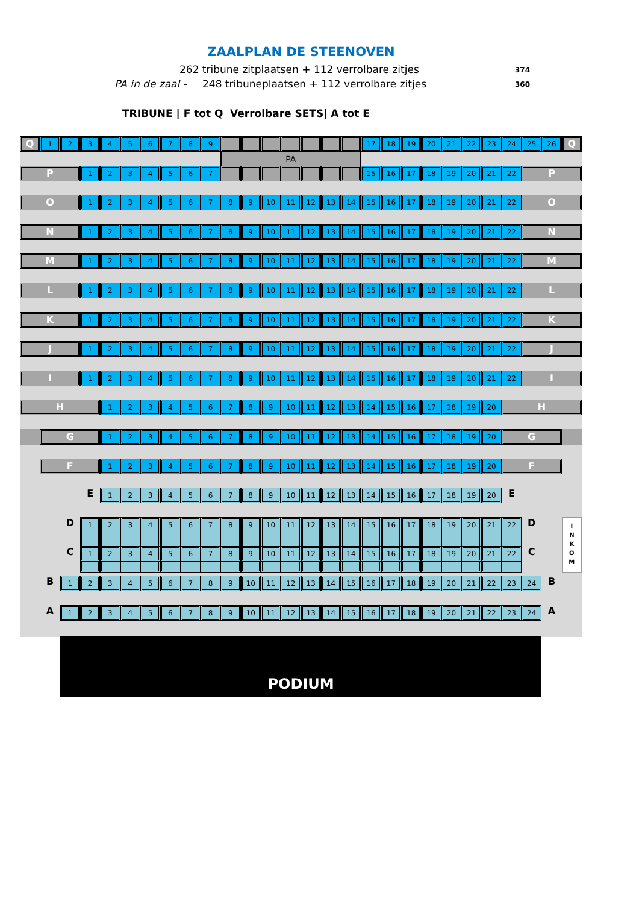ZAALPLAN DE STEENOVEN
262 tribune zitplaatsen + 112 verrolbare zitjes 374
PA in de zaal - 248 tribuneplaatsen + 112 verrolbare zitjes 360
TRIBUNE | F tot Q Verrolbare SETS| A tot E
Q
1
2
3
4
5
6
7
8
9
17
18
19
20
21
22
23
24
25
26
Q
PA
P
1
2
3
4
5
6
7
15
16
17
18
19
20
21
22
P
O
1
2
3
4
5
6
7
8
9
10
11
12
13
14
15
16
17
18
19
20
21
22
O
N
1
2
3
4
5
6
7
8
9
10
11
12
13
14
15
16
17
18
19
20
21
22
N
M
1
2
3
4
5
6
7
8
9
10
11
12
13
14
15
16
17
18
19
20
21
22
M
L
1
2
3
4
5
6
7
8
9
10
11
12
13
14
15
16
17
18
19
20
21
22
L
K
1
2
3
4
5
6
7
8
9
10
11
12
13
14
15
16
17
18
19
20
21
22
K
J
1
2
3
4
5
6
7
8
9
10
11
12
13
14
15
16
17
18
19
20
21
22
J
I
1
2
3
4
5
6
7
8
9
10
11
12
13
14
15
16
17
18
19
20
21
22
I
H
1
2
3
4
5
6
7
8
9
10
11
12
13
14
15
16
17
18
19
20
H
G
1
2
3
4
5
6
7
8
9
10
11
12
13
14
15
16
17
18
19
20
G
F
1
2
3
4
5
6
7
8
9
10
11
12
13
14
15
16
17
18
19
20
F
E
1
2
3
4
5
6
7
8
9
10
11
12
13
14
15
16
17
18
19
20
E
D
1
2
3
4
5
6
7
8
9
10
11
12
13
14
15
16
17
18
19
20
21
22
D
I
N
K
O
M
C
1
2
3
4
5
6
7
8
9
10
11
12
13
14
15
16
17
18
19
20
21
22
C
B
1
2
3
4
5
6
7
8
9
10
11
12
13
14
15
16
17
18
19
20
21
22
23
24
B
A
1
2
3
4
5
6
7
8
9
10
11
12
13
14
15
16
17
18
19
20
21
22
23
24
A
PODIUM